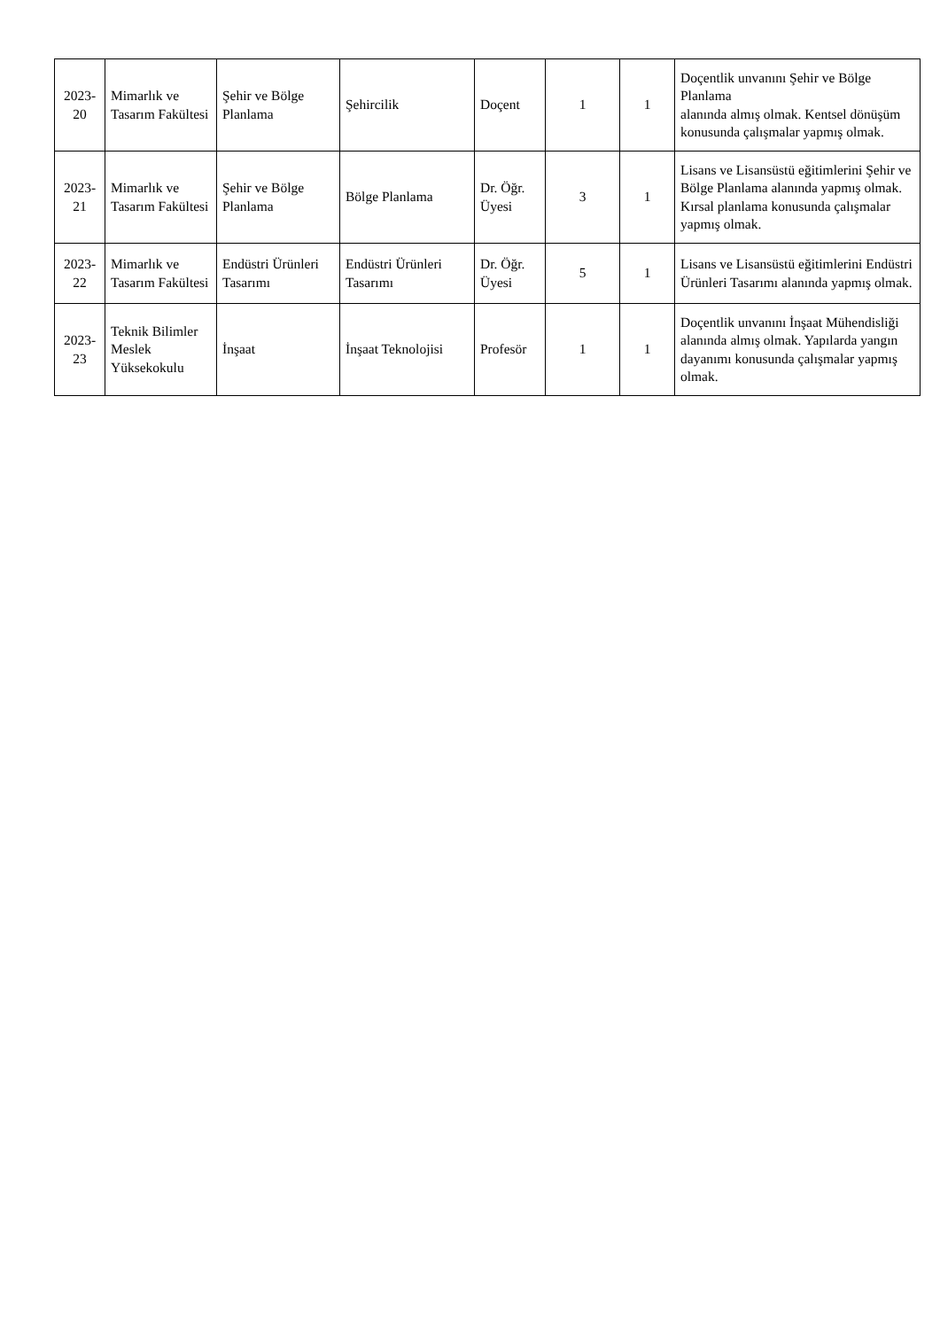| 2023- 20 | Mimarlık ve Tasarım Fakültesi | Şehir ve Bölge Planlama | Şehircilik | Doçent | 1 | 1 | Doçentlik unvanını Şehir ve Bölge Planlama alanında almış olmak. Kentsel dönüşüm konusunda çalışmalar yapmış olmak. |
| 2023- 21 | Mimarlık ve Tasarım Fakültesi | Şehir ve Bölge Planlama | Bölge Planlama | Dr. Öğr. Üyesi | 3 | 1 | Lisans ve Lisansüstü eğitimlerini Şehir ve Bölge Planlama alanında yapmış olmak. Kırsal planlama konusunda çalışmalar yapmış olmak. |
| 2023- 22 | Mimarlık ve Tasarım Fakültesi | Endüstri Ürünleri Tasarımı | Endüstri Ürünleri Tasarımı | Dr. Öğr. Üyesi | 5 | 1 | Lisans ve Lisansüstü eğitimlerini Endüstri Ürünleri Tasarımı alanında yapmış olmak. |
| 2023- 23 | Teknik Bilimler Meslek Yüksekokulu | İnşaat | İnşaat Teknolojisi | Profesör | 1 | 1 | Doçentlik unvanını İnşaat Mühendisliği alanında almış olmak. Yapılarda yangın dayanımı konusunda çalışmalar yapmış olmak. |